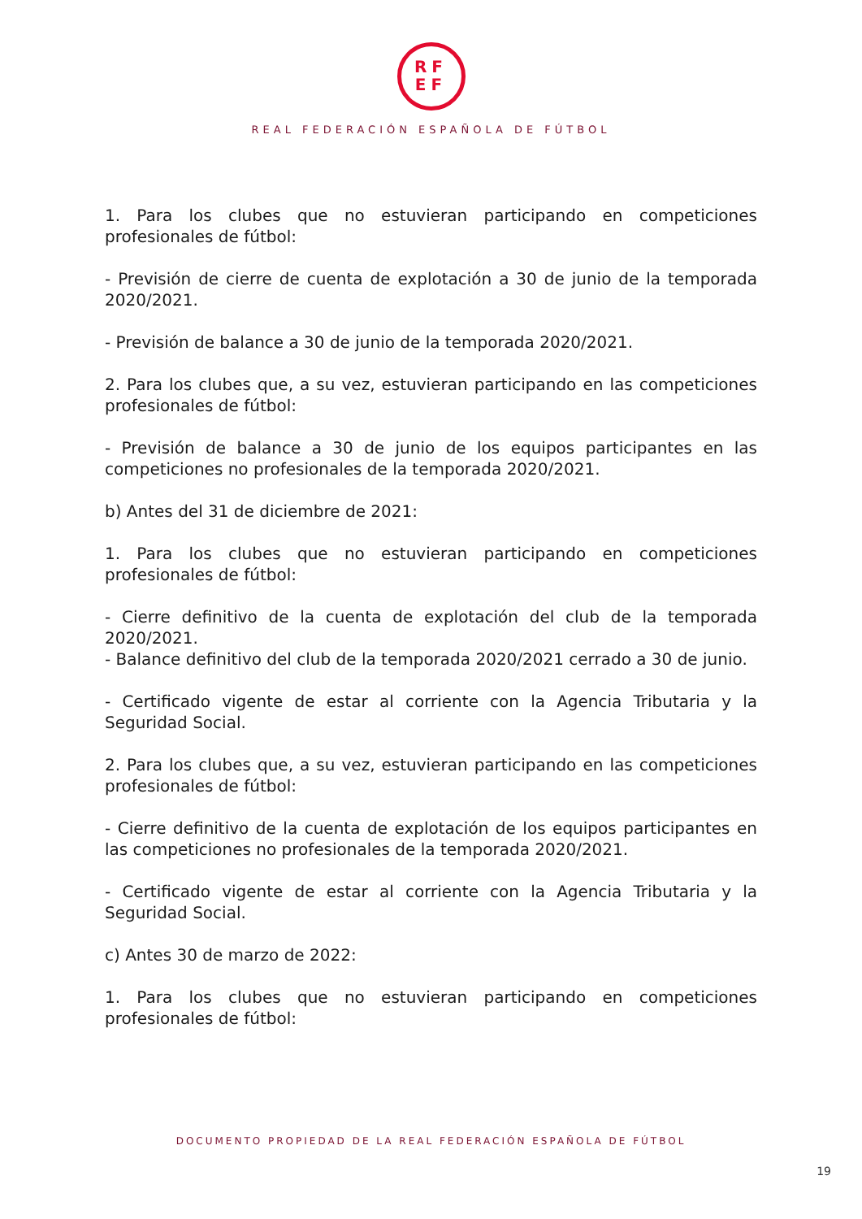RF
EF
REAL FEDERACIÓN ESPAÑOLA DE FÚTBOL
1. Para los clubes que no estuvieran participando en competiciones profesionales de fútbol:
- Previsión de cierre de cuenta de explotación a 30 de junio de la temporada 2020/2021.
- Previsión de balance a 30 de junio de la temporada 2020/2021.
2. Para los clubes que, a su vez, estuvieran participando en las competiciones profesionales de fútbol:
- Previsión de balance a 30 de junio de los equipos participantes en las competiciones no profesionales de la temporada 2020/2021.
b) Antes del 31 de diciembre de 2021:
1. Para los clubes que no estuvieran participando en competiciones profesionales de fútbol:
- Cierre definitivo de la cuenta de explotación del club de la temporada 2020/2021.
- Balance definitivo del club de la temporada 2020/2021 cerrado a 30 de junio.
- Certificado vigente de estar al corriente con la Agencia Tributaria y la Seguridad Social.
2. Para los clubes que, a su vez, estuvieran participando en las competiciones profesionales de fútbol:
- Cierre definitivo de la cuenta de explotación de los equipos participantes en las competiciones no profesionales de la temporada 2020/2021.
- Certificado vigente de estar al corriente con la Agencia Tributaria y la Seguridad Social.
c) Antes 30 de marzo de 2022:
1. Para los clubes que no estuvieran participando en competiciones profesionales de fútbol:
DOCUMENTO PROPIEDAD DE LA REAL FEDERACIÓN ESPAÑOLA DE FÚTBOL
19